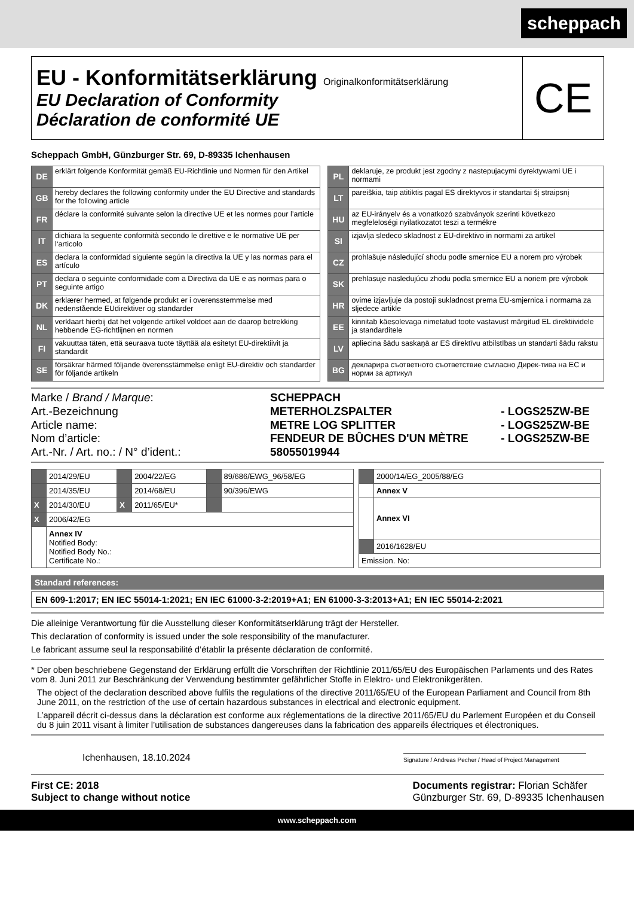scheppach
EU - Konformitätserklärung Originalkonformitätserklärung
EU Declaration of Conformity
Déclaration de conformité UE
CE
Scheppach GmbH, Günzburger Str. 69, D-89335 Ichenhausen
| DE | erklärt folgende Konformität gemäß EU-Richtlinie und Normen für den Artikel | | PL | deklaruje, ze produkt jest zgodny z nastepujacymi dyrektywami UE i normami |
| GB | hereby declares the following conformity under the EU Directive and standards for the following article | | LT | pareiškia, taip atitiktis pagal ES direktyvos ir standartai šį straipsnį |
| FR | déclare la conformité suivante selon la directive UE et les normes pour l’article | | HU | az EU-irányelv és a vonatkozó szabványok szerinti következo megfeleloségi nyilatkozatot teszi a termékre |
| IT | dichiara la seguente conformità secondo le direttive e le normative UE per l‘articolo | | SI | izjavlja sledeco skladnost z EU-direktivo in normami za artikel |
| ES | declara la conformidad siguiente según la directiva la UE y las normas para el artículo | | CZ | prohlašuje následující shodu podle smernice EU a norem pro výrobek |
| PT | declara o seguinte conformidade com a Directiva da UE e as normas para o seguinte artigo | | SK | prehlasuje nasledujúcu zhodu podla smernice EU a noriem pre výrobok |
| DK | erklærer hermed, at følgende produkt er i overensstemmelse med nedenstående EUdirektiver og standarder | | HR | ovime izjavljuje da postoji sukladnost prema EU-smjernica i normama za sljedece artikle |
| NL | verklaart hierbij dat het volgende artikel voldoet aan de daarop betrekking hebbende EG-richtlijnen en normen | | EE | kinnitab käesolevaga nimetatud toote vastavust märgitud EL direktiividele ja standarditele |
| FI | vakuuttaa täten, että seuraava tuote täyttää ala esitetyt EU-direktiivit ja standardit | | LV | apliecina šādu saskaņā ar ES direktīvu atbilstības un standarti šādu rakstu |
| SE | försäkrar härmed följande överensstämmelse enligt EU-direktiv och standarder för följande artikeln | | BG | декларира съответното съответствие съгласно Дирек-тива на ЕС и норми за артикул |
| Marke / Brand / Marque : | SCHEPPACH | |
| Art.-Bezeichnung | METERHOLZSPALTER | - LOGS25ZW-BE |
| Article name: | METRE LOG SPLITTER | - LOGS25ZW-BE |
| Nom d’article: | FENDEUR DE BÛCHES D'UN MÈTRE | - LOGS25ZW-BE |
| Art.-Nr. / Art. no.: / N° d’ident.: | 58055019944 | |
| | 2014/29/EU | | 2004/22/EG | | 89/686/EWG_96/58/EG |
| | 2014/35/EU | | 2014/68/EU | | 90/396/EWG |
| X | 2014/30/EU | X | 2011/65/EU* | | |
| X | 2006/42/EG | | | | |
| | Annex IV Notified Body: Notified Body No.: Certificate No.: | | | | |
| | 2000/14/EG_2005/88/EG |
| | Annex V |
| | Annex VI |
| | 2016/1628/EU |
| Emission. No: | |
Standard references:
EN 609-1:2017; EN IEC 55014-1:2021; EN IEC 61000-3-2:2019+A1; EN 61000-3-3:2013+A1; EN IEC 55014-2:2021
Die alleinige Verantwortung für die Ausstellung dieser Konformitätserklärung trägt der Hersteller.
This declaration of conformity is issued under the sole responsibility of the manufacturer.
Le fabricant assume seul la responsabilité d‘établir la présente déclaration de conformité.
* Der oben beschriebene Gegenstand der Erklärung erfüllt die Vorschriften der Richtlinie 2011/65/EU des Europäischen Parlaments und des Rates vom 8. Juni 2011 zur Beschränkung der Verwendung bestimmter gefährlicher Stoffe in Elektro- und Elektronikgeräten.
The object of the declaration described above fulfils the regulations of the directive 2011/65/EU of the European Parliament and Council from 8th June 2011, on the restriction of the use of certain hazardous substances in electrical and electronic equipment.
L’appareil décrit ci-dessus dans la déclaration est conforme aux réglementations de la directive 2011/65/EU du Parlement Européen et du Conseil du 8 juin 2011 visant à limiter l’utilisation de substances dangereuses dans la fabrication des appareils électriques et électroniques.
Ichenhausen, 18.10.2024
Signature / Andreas Pecher / Head of Project Management
First CE: 2018
Subject to change without notice
Documents registrar: Florian Schäfer
Günzburger Str. 69, D-89335 Ichenhausen
www.scheppach.com